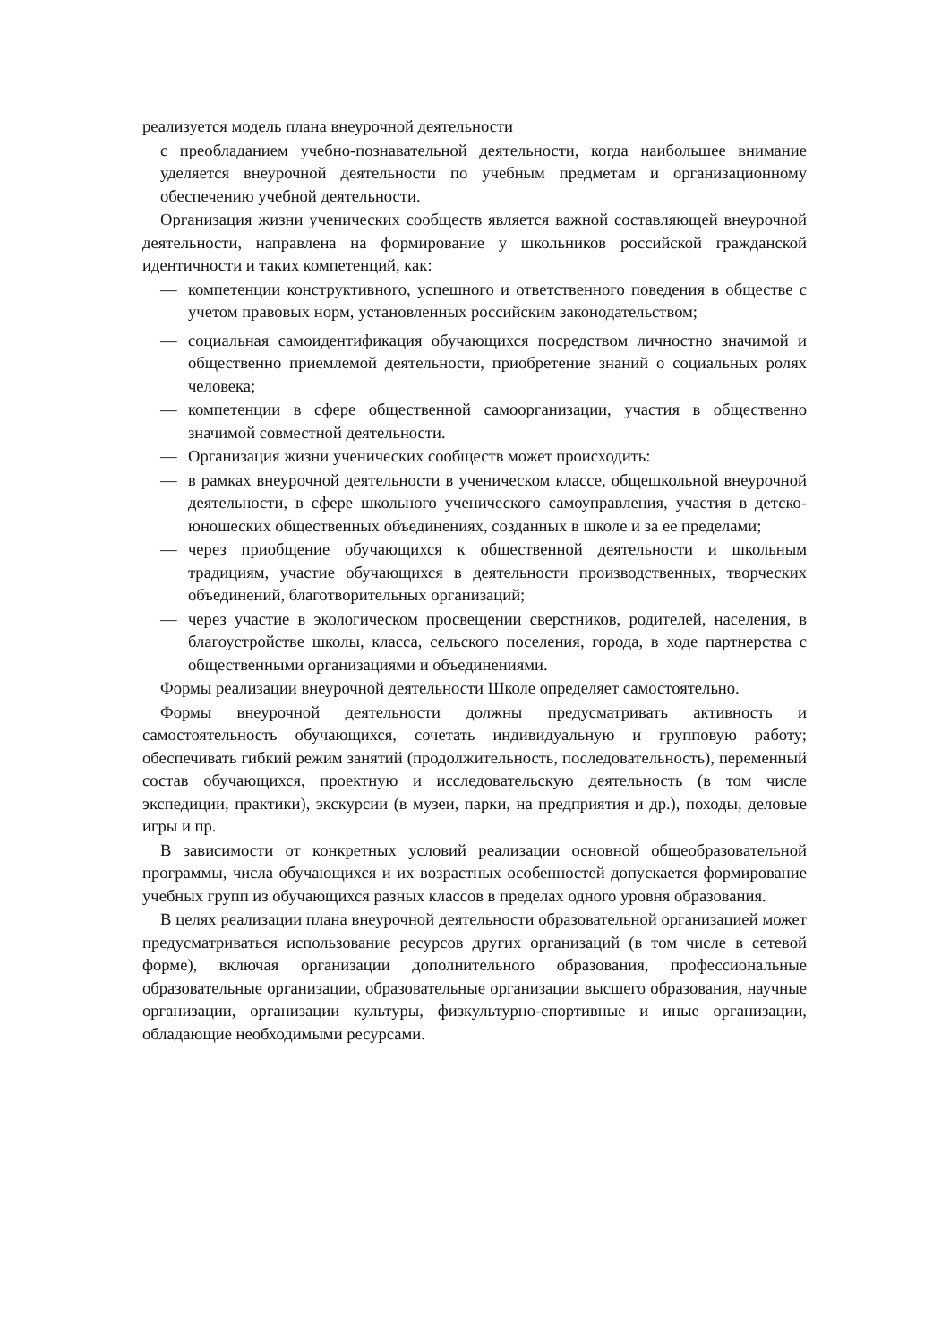реализуется модель плана внеурочной деятельности
с преобладанием учебно-познавательной деятельности, когда наибольшее внимание уделяется внеурочной деятельности по учебным предметам и организационному обеспечению учебной деятельности.
Организация жизни ученических сообществ является важной составляющей внеурочной деятельности, направлена на формирование у школьников российской гражданской идентичности и таких компетенций, как:
— компетенции конструктивного, успешного и ответственного поведения в обществе с учетом правовых норм, установленных российским законодательством;
— социальная самоидентификация обучающихся посредством личностно значимой и общественно приемлемой деятельности, приобретение знаний о социальных ролях человека;
— компетенции в сфере общественной самоорганизации, участия в общественно значимой совместной деятельности.
— Организация жизни ученических сообществ может происходить:
— в рамках внеурочной деятельности в ученическом классе, общешкольной внеурочной деятельности, в сфере школьного ученического самоуправления, участия в детско-юношеских общественных объединениях, созданных в школе и за ее пределами;
— через приобщение обучающихся к общественной деятельности и школьным традициям, участие обучающихся в деятельности производственных, творческих объединений, благотворительных организаций;
— через участие в экологическом просвещении сверстников, родителей, населения, в благоустройстве школы, класса, сельского поселения, города, в ходе партнерства с общественными организациями и объединениями.
Формы реализации внеурочной деятельности Школе определяет самостоятельно.
Формы внеурочной деятельности должны предусматривать активность и самостоятельность обучающихся, сочетать индивидуальную и групповую работу; обеспечивать гибкий режим занятий (продолжительность, последовательность), переменный состав обучающихся, проектную и исследовательскую деятельность (в том числе экспедиции, практики), экскурсии (в музеи, парки, на предприятия и др.), походы, деловые игры и пр.
В зависимости от конкретных условий реализации основной общеобразовательной программы, числа обучающихся и их возрастных особенностей допускается формирование учебных групп из обучающихся разных классов в пределах одного уровня образования.
В целях реализации плана внеурочной деятельности образовательной организацией может предусматриваться использование ресурсов других организаций (в том числе в сетевой форме), включая организации дополнительного образования, профессиональные образовательные организации, образовательные организации высшего образования, научные организации, организации культуры, физкультурно-спортивные и иные организации, обладающие необходимыми ресурсами.